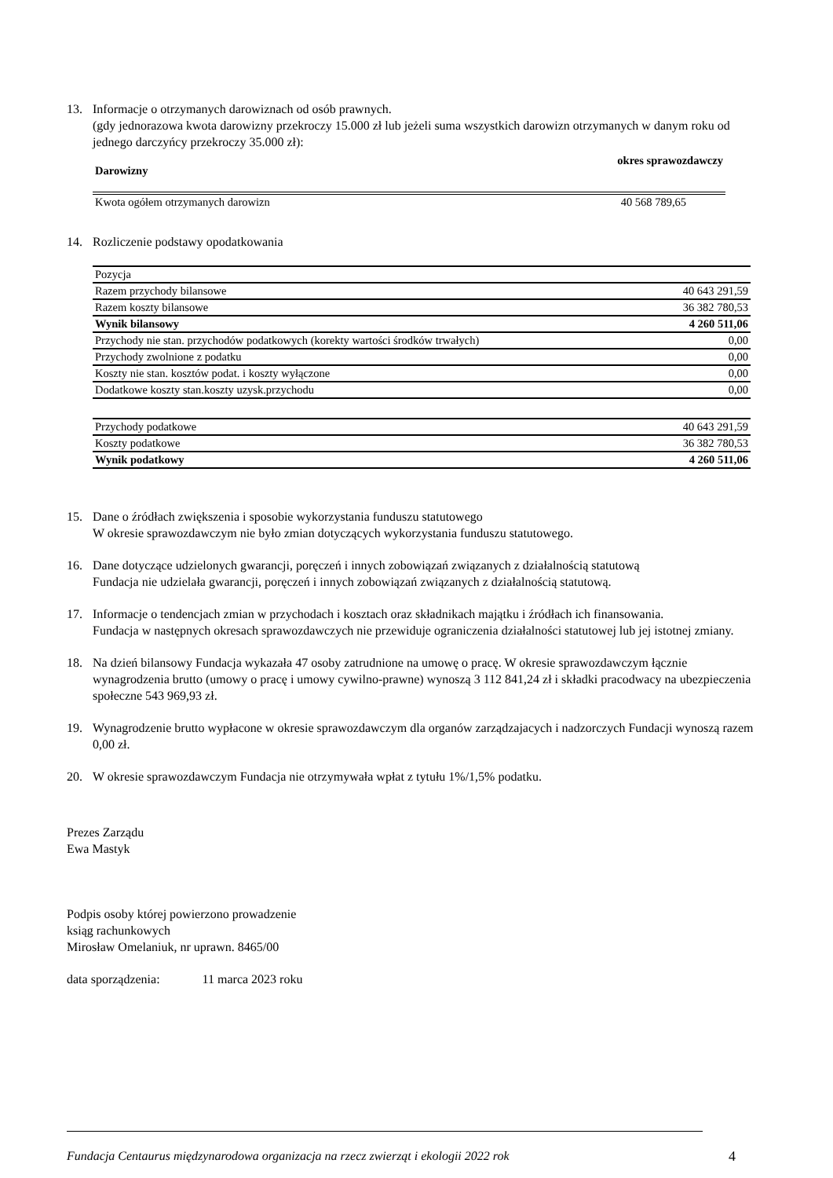13. Informacje o otrzymanych darowiznach od osób prawnych.
(gdy jednorazowa kwota darowizny przekroczy 15.000 zł lub jeżeli suma wszystkich darowizn otrzymanych w danym roku od jednego darczyńcy przekroczy 35.000 zł):
| Darowizny | okres sprawozdawczy |
| Kwota ogółem otrzymanych darowizn | 40 568 789,65 |
14. Rozliczenie podstawy opodatkowania
| Pozycja | |
| Razem przychody bilansowe | 40 643 291,59 |
| Razem koszty bilansowe | 36 382 780,53 |
| Wynik bilansowy | 4 260 511,06 |
| Przychody nie stan. przychodów podatkowych (korekty wartości środków trwałych) | 0,00 |
| Przychody zwolnione z podatku | 0,00 |
| Koszty nie stan. kosztów podat. i koszty wyłączone | 0,00 |
| Dodatkowe koszty stan.koszty uzysk.przychodu | 0,00 |
| Przychody podatkowe | 40 643 291,59 |
| Koszty podatkowe | 36 382 780,53 |
| Wynik podatkowy | 4 260 511,06 |
15. Dane o źródłach zwiększenia i sposobie wykorzystania funduszu statutowego
W okresie sprawozdawczym nie było zmian dotyczących wykorzystania funduszu statutowego.
16. Dane dotyczące udzielonych gwarancji, poręczeń i innych zobowiązań związanych z działalnością statutową
Fundacja nie udzielała gwarancji, poręczeń i innych zobowiązań związanych z działalnością statutową.
17. Informacje o tendencjach zmian w przychodach i kosztach oraz składnikach majątku i źródłach ich finansowania.
Fundacja w następnych okresach sprawozdawczych nie przewiduje ograniczenia działalności statutowej lub jej istotnej zmiany.
18. Na dzień bilansowy Fundacja wykazała 47 osoby zatrudnione na umowę o pracę. W okresie sprawozdawczym łącznie wynagrodzenia brutto (umowy o pracę i umowy cywilno-prawne) wynoszą 3 112 841,24 zł i składki pracodwacy na ubezpieczenia społeczne 543 969,93 zł.
19. Wynagrodzenie brutto wypłacone w okresie sprawozdawczym dla organów zarządzajacych i nadzorczych Fundacji wynoszą razem 0,00 zł.
20. W okresie sprawozdawczym Fundacja nie otrzymywała wpłat z tytułu 1%/1,5% podatku.
Prezes Zarządu
Ewa Mastyk
Podpis osoby której powierzono prowadzenie
ksiąg rachunkowych
Mirosław Omelaniuk, nr uprawn. 8465/00
data sporządzenia: 11 marca 2023 roku
Fundacja Centaurus międzynarodowa organizacja na rzecz zwierząt i ekologii 2022 rok
4